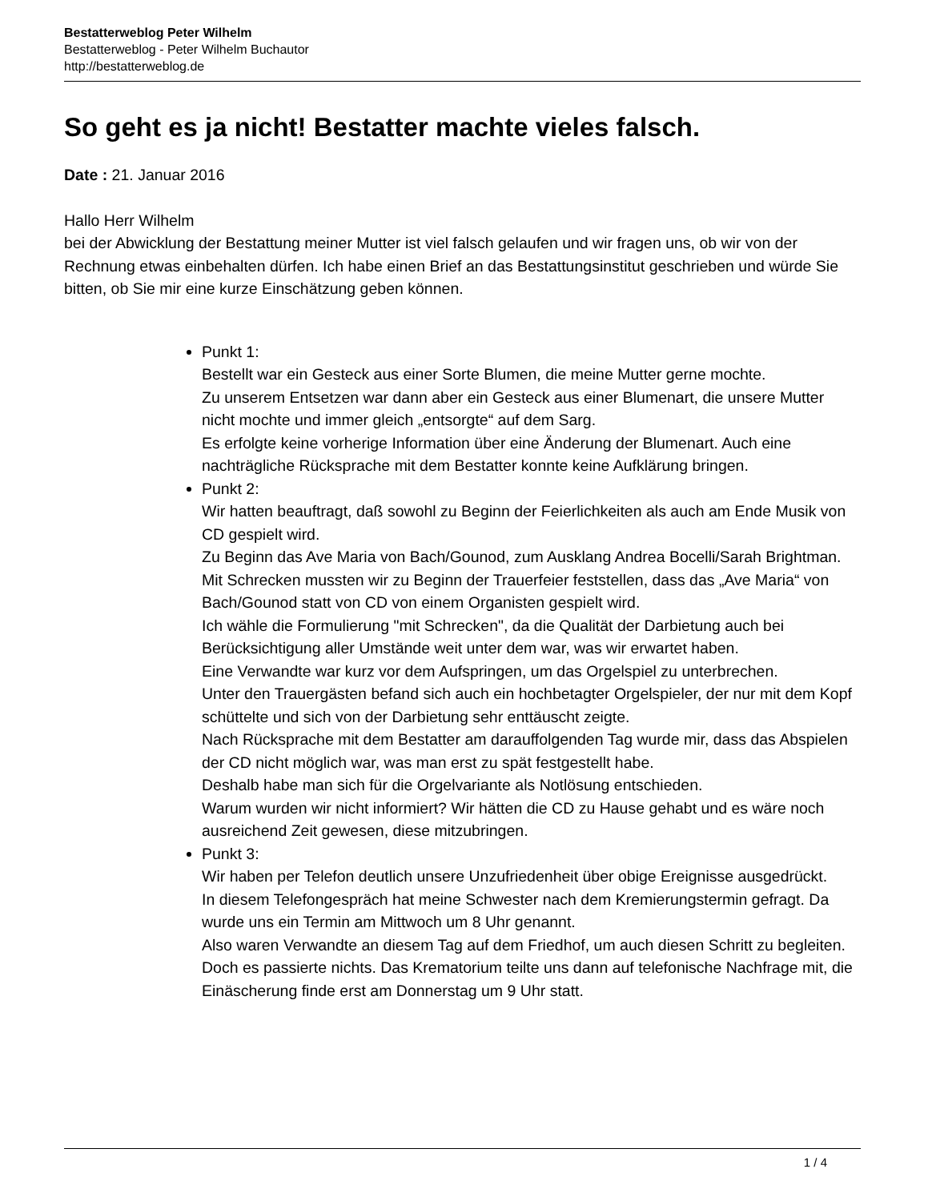Bestatterweblog Peter Wilhelm
Bestatterweblog - Peter Wilhelm Buchautor
http://bestatterweblog.de
So geht es ja nicht! Bestatter machte vieles falsch.
Date : 21. Januar 2016
Hallo Herr Wilhelm
bei der Abwicklung der Bestattung meiner Mutter ist viel falsch gelaufen und wir fragen uns, ob wir von der Rechnung etwas einbehalten dürfen. Ich habe einen Brief an das Bestattungsinstitut geschrieben und würde Sie bitten, ob Sie mir eine kurze Einschätzung geben können.
Punkt 1:
Bestellt war ein Gesteck aus einer Sorte Blumen, die meine Mutter gerne mochte.
Zu unserem Entsetzen war dann aber ein Gesteck aus einer Blumenart, die unsere Mutter nicht mochte und immer gleich „entsorgte“ auf dem Sarg.
Es erfolgte keine vorherige Information über eine Änderung der Blumenart. Auch eine nachträgliche Rücksprache mit dem Bestatter konnte keine Aufklärung bringen.
Punkt 2:
Wir hatten beauftragt, daß sowohl zu Beginn der Feierlichkeiten als auch am Ende Musik von CD gespielt wird.
Zu Beginn das Ave Maria von Bach/Gounod, zum Ausklang Andrea Bocelli/Sarah Brightman.
Mit Schrecken mussten wir zu Beginn der Trauerfeier feststellen, dass das „Ave Maria“ von Bach/Gounod statt von CD von einem Organisten gespielt wird.
Ich wähle die Formulierung "mit Schrecken", da die Qualität der Darbietung auch bei Berücksichtigung aller Umstände weit unter dem war, was wir erwartet haben.
Eine Verwandte war kurz vor dem Aufspringen, um das Orgelspiel zu unterbrechen.
Unter den Trauergästen befand sich auch ein hochbetagter Orgelspieler, der nur mit dem Kopf schüttelte und sich von der Darbietung sehr enttäuscht zeigte.
Nach Rücksprache mit dem Bestatter am darauffolgenden Tag wurde mir, dass das Abspielen der CD nicht möglich war, was man erst zu spät festgestellt habe.
Deshalb habe man sich für die Orgelvariante als Notlösung entschieden.
Warum wurden wir nicht informiert? Wir hätten die CD zu Hause gehabt und es wäre noch ausreichend Zeit gewesen, diese mitzubringen.
Punkt 3:
Wir haben per Telefon deutlich unsere Unzufriedenheit über obige Ereignisse ausgedrückt.
In diesem Telefongespräch hat meine Schwester nach dem Kremierungstermin gefragt. Da wurde uns ein Termin am Mittwoch um 8 Uhr genannt.
Also waren Verwandte an diesem Tag auf dem Friedhof, um auch diesen Schritt zu begleiten. Doch es passierte nichts. Das Krematorium teilte uns dann auf telefonische Nachfrage mit, die Einäscherung finde erst am Donnerstag um 9 Uhr statt.
1 / 4